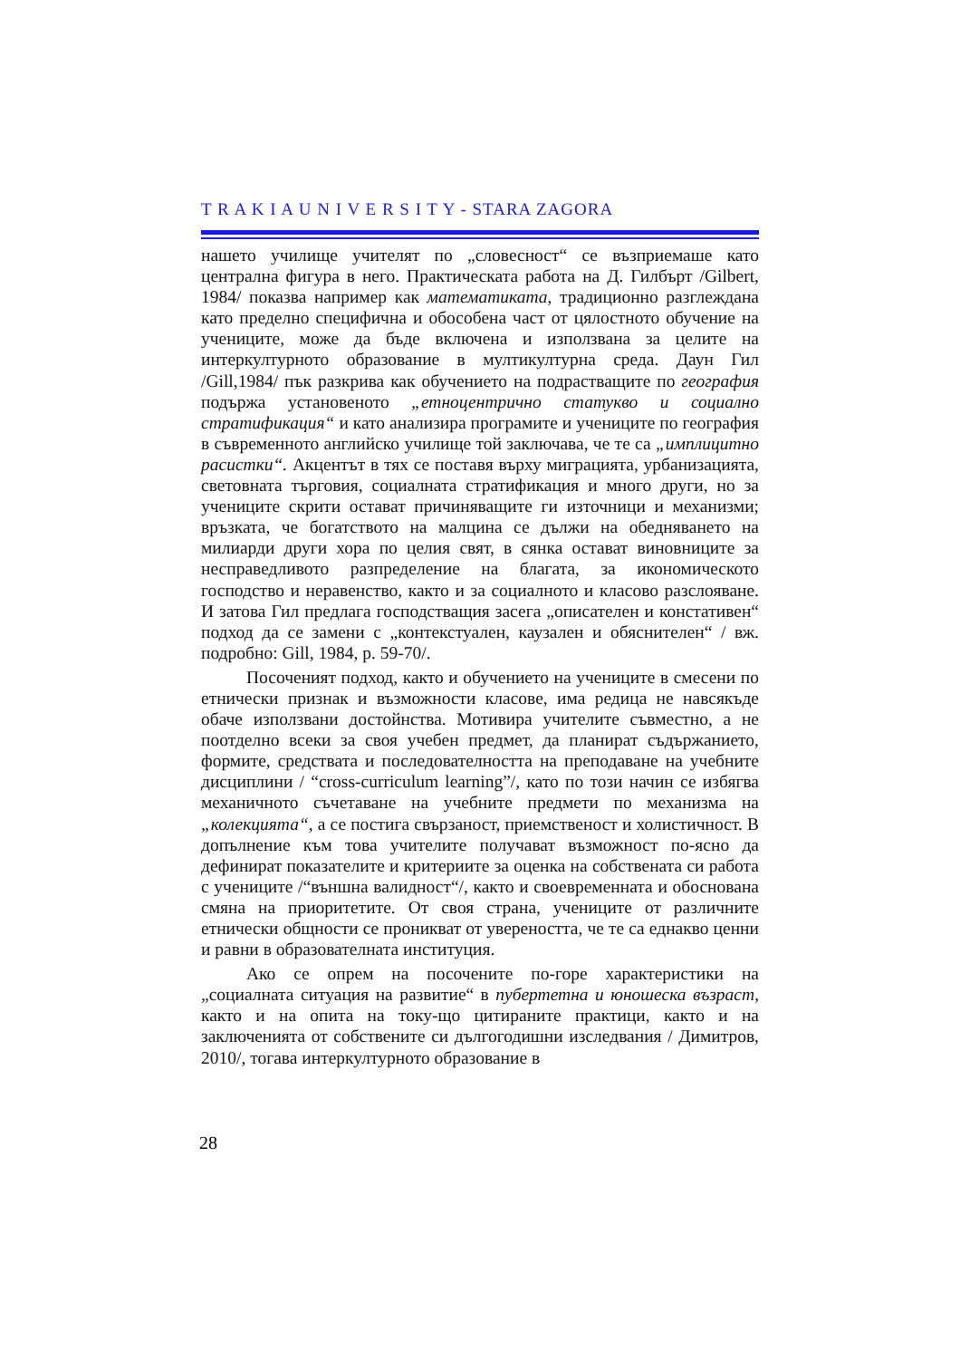T R A K I A U N I V E R S I T Y - STARA ZAGORA
нашето училище учителят по „словесност“ се възприемаше като централна фигура в него. Практическата работа на Д. Гилбърт /Gilbert, 1984/ показва например как математиката, традиционно разглеждана като пределно специфична и обособена част от цялостното обучение на учениците, може да бъде включена и използвана за целите на интеркултурното образование в мултикултурна среда. Даун Гил /Gill,1984/ пък разкрива как обучението на подрастващите по география подържа установеното „етноцентрично статукво и социално стратификация“ и като анализира програмите и учениците по география в съвременното английско училище той заключава, че те са „имплицитно расистки“. Акцентът в тях се поставя върху миграцията, урбанизацията, световната търговия, социалната стратификация и много други, но за учениците скрити остават причиняващите ги източници и механизми; връзката, че богатството на малцина се дължи на обедняването на милиарди други хора по целия свят, в сянка остават виновниците за несправедливото разпределение на благата, за икономическото господство и неравенство, както и за социалното и класово разслояване. И затова Гил предлага господстващия засега „описателен и констативен“ подход да се замени с „контекстуален, каузален и обяснителен“ / вж. подробно: Gill, 1984, p. 59-70/.
Посоченият подход, както и обучението на учениците в смесени по етнически признак и възможности класове, има редица не навсякъде обаче използвани достойнства. Мотивира учителите съвместно, а не поотделно всеки за своя учебен предмет, да планират съдържанието, формите, средствата и последователността на преподаване на учебните дисциплини / “cross-curriculum learning”/, като по този начин се избягва механичното съчетаване на учебните предмети по механизма на „колекцията“, а се постига свързаност, приемственост и холистичност. В допълнение към това учителите получават възможност по-ясно да дефинират показателите и критериите за оценка на собствената си работа с учениците /“външна валидност“/, както и своевременната и обоснована смяна на приоритетите. От своя страна, учениците от различните етнически общности се проникват от увереността, че те са еднакво ценни и равни в образователната институция.
Ако се опрем на посочените по-горе характеристики на „социалната ситуация на развитие“ в пубертетна и юношеска възраст, както и на опита на току-що цитираните практици, както и на заключенията от собствените си дългогодишни изследвания / Димитров, 2010/, тогава интеркултурното образование в
28